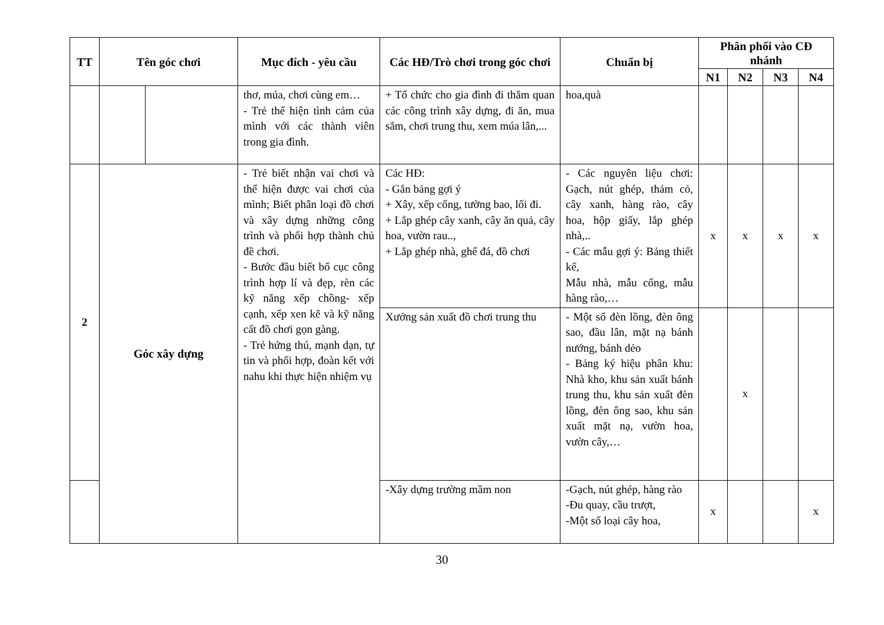| TT | Tên góc chơi | | Mục đích - yêu cầu | Các HĐ/Trò chơi trong góc chơi | Chuẩn bị | Phân phối vào CĐ nhánh | | | |
| --- | --- | --- | --- | --- | --- | --- | --- | --- | --- |
| | | | | | | N1 | N2 | N3 | N4 |
| | | | thơ, múa, chơi cùng em… - Trẻ thể hiện tình cảm của mình với các thành viên trong gia đình. | + Tổ chức cho gia đình đi thăm quan các công trình xây dựng, đi ăn, mua sắm, chơi trung thu, xem múa lân,... | hoa,quà | | | | |
| 2 | Góc xây dựng | | - Trẻ biết nhận vai chơi và thể hiện được vai chơi của mình; Biết phân loại đồ chơi và xây dựng những công trình và phối hợp thành chủ đề chơi. - Bước đầu biết bố cục công trình hợp lí và đẹp, rèn các kỹ năng xếp chồng- xếp cạnh, xếp xen kẽ và kỹ năng cất đồ chơi gọn gàng. - Trẻ hứng thú, mạnh dạn, tự tin và phối hợp, đoàn kết với nahu khi thực hiện nhiệm vụ | Các HĐ: - Gắn bảng gợi ý + Xây, xếp cổng, tường bao, lối đi. + Lắp ghép cây xanh, cây ăn quả, cây hoa, vườn rau.., + Lắp ghép nhà, ghế đá, đồ chơi | - Các nguyên liệu chơi: Gạch, nút ghép, thảm cỏ, cây xanh, hàng rào, cây hoa, hộp giấy, lắp ghép nhà,.. - Các mẫu gợi ý: Bảng thiết kế, Mẫu nhà, mẫu cổng, mẫu hàng rào,… | x | x | x | x |
| | | | | Xưởng sản xuất đồ chơi trung thu | - Một số đèn lồng, đèn ông sao, đầu lân, mặt nạ bánh nướng, bánh dẻo - Bảng ký hiệu phân khu: Nhà kho, khu sản xuất bánh trung thu, khu sản xuất đèn lồng, đèn ông sao, khu sản xuất mặt nạ, vườn hoa, vườn cây,… | | x | | |
| | | | | -Xây dựng trường mầm non | -Gạch, nút ghép, hàng rào -Đu quay, cầu trượt, -Một số loại cây hoa, | x | | | x |
30